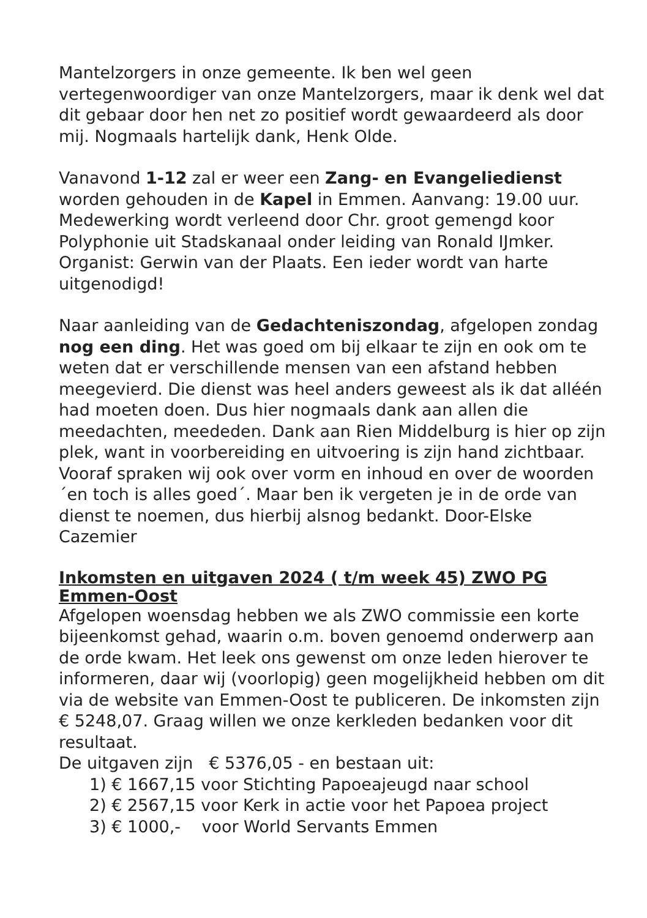Mantelzorgers in onze gemeente. Ik ben wel geen vertegenwoordiger van onze Mantelzorgers, maar ik denk wel dat dit gebaar door hen net zo positief wordt gewaardeerd als door mij. Nogmaals hartelijk dank, Henk Olde.
Vanavond 1-12 zal er weer een Zang- en Evangeliedienst worden gehouden in de Kapel in Emmen. Aanvang: 19.00 uur. Medewerking wordt verleend door Chr. groot gemengd koor Polyphonie uit Stadskanaal onder leiding van Ronald IJmker. Organist: Gerwin van der Plaats. Een ieder wordt van harte uitgenodigd!
Naar aanleiding van de Gedachteniszondag, afgelopen zondag nog een ding. Het was goed om bij elkaar te zijn en ook om te weten dat er verschillende mensen van een afstand hebben meegevierd. Die dienst was heel anders geweest als ik dat alléén had moeten doen. Dus hier nogmaals dank aan allen die meedachten, meededen. Dank aan Rien Middelburg is hier op zijn plek, want in voorbereiding en uitvoering is zijn hand zichtbaar. Vooraf spraken wij ook over vorm en inhoud en over de woorden ´en toch is alles goed´. Maar ben ik vergeten je in de orde van dienst te noemen, dus hierbij alsnog bedankt. Door-Elske Cazemier
Inkomsten en uitgaven 2024 ( t/m week 45) ZWO PG Emmen-Oost
Afgelopen woensdag hebben we als ZWO commissie een korte bijeenkomst gehad, waarin o.m. boven genoemd onderwerp aan de orde kwam. Het leek ons gewenst om onze leden hierover te informeren, daar wij (voorlopig) geen mogelijkheid hebben om dit via de website van Emmen-Oost te publiceren. De inkomsten zijn € 5248,07. Graag willen we onze kerkleden bedanken voor dit resultaat.
De uitgaven zijn € 5376,05 - en bestaan uit:
1) € 1667,15 voor Stichting Papoeajeugd naar school
2) € 2567,15 voor Kerk in actie voor het Papoea project
3) € 1000,- voor World Servants Emmen